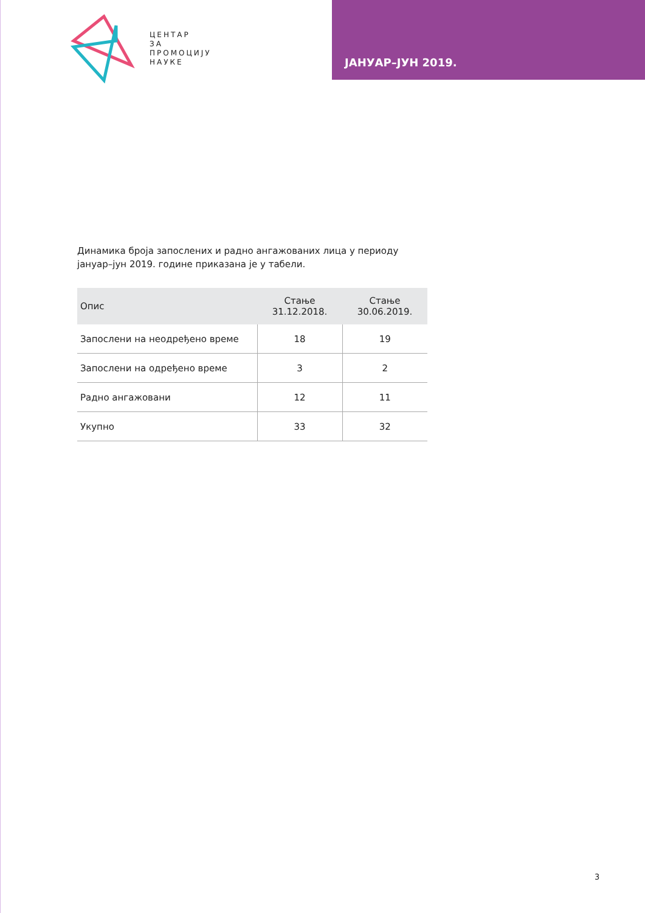ЦЕНТАР
ЗА
ПРОМОЦИЈУ
НАУКЕ
ЈАНУАР–ЈУН 2019.
Динамика броја запослених и радно ангажованих лица у периоду јануар–јун 2019. године приказана је у табели.
| Опис | Стање 31.12.2018. | Стање 30.06.2019. |
| --- | --- | --- |
| Запослени на неодређено време | 18 | 19 |
| Запослени на одређено време | 3 | 2 |
| Радно ангажовани | 12 | 11 |
| Укупно | 33 | 32 |
3